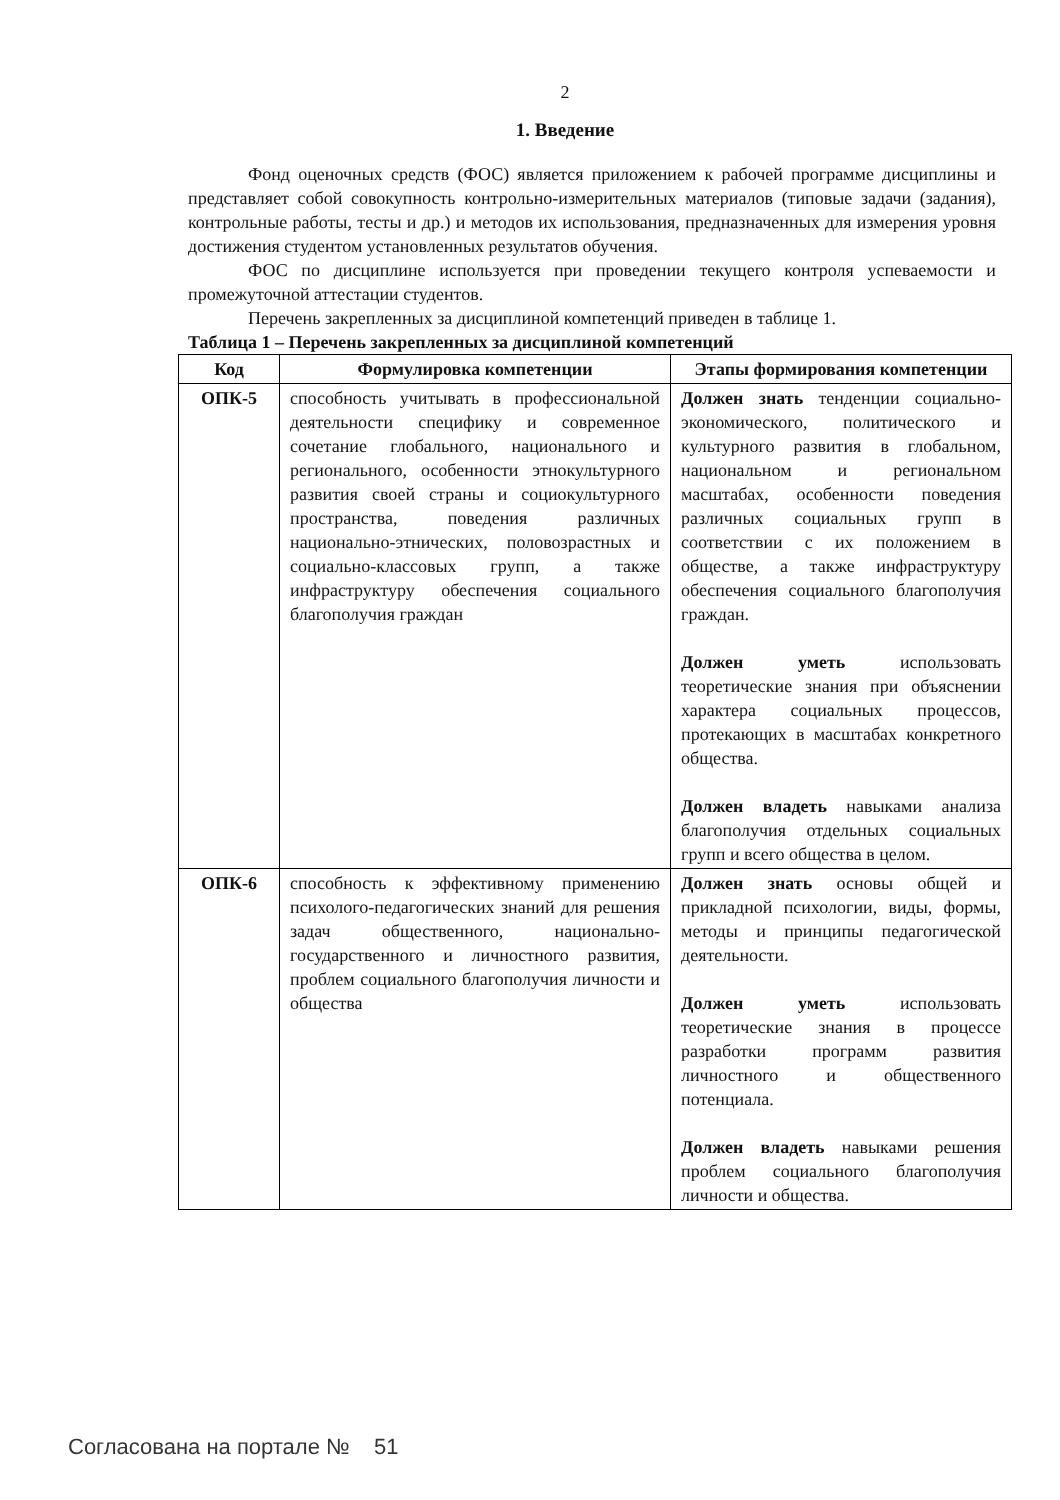2
1. Введение
Фонд оценочных средств (ФОС) является приложением к рабочей программе дисциплины и представляет собой совокупность контрольно-измерительных материалов (типовые задачи (задания), контрольные работы, тесты и др.) и методов их использования, предназначенных для измерения уровня достижения студентом установленных результатов обучения.
ФОС по дисциплине используется при проведении текущего контроля успеваемости и промежуточной аттестации студентов.
Перечень закрепленных за дисциплиной компетенций приведен в таблице 1.
Таблица 1 – Перечень закрепленных за дисциплиной компетенций
| Код | Формулировка компетенции | Этапы формирования компетенции |
| --- | --- | --- |
| ОПК-5 | способность учитывать в профессиональной деятельности специфику и современное сочетание глобального, национального и регионального, особенности этнокультурного развития своей страны и социокультурного пространства, поведения различных национально-этнических, половозрастных и социально-классовых групп, а также инфраструктуру обеспечения социального благополучия граждан | Должен знать тенденции социально-экономического, политического и культурного развития в глобальном, национальном и региональном масштабах, особенности поведения различных социальных групп в соответствии с их положением в обществе, а также инфраструктуру обеспечения социального благополучия граждан. Должен уметь использовать теоретические знания при объяснении характера социальных процессов, протекающих в масштабах конкретного общества. Должен владеть навыками анализа благополучия отдельных социальных групп и всего общества в целом. |
| ОПК-6 | способность к эффективному применению психолого-педагогических знаний для решения задач общественного, национально-государственного и личностного развития, проблем социального благополучия личности и общества | Должен знать основы общей и прикладной психологии, виды, формы, методы и принципы педагогической деятельности. Должен уметь использовать теоретические знания в процессе разработки программ развития личностного и общественного потенциала. Должен владеть навыками решения проблем социального благополучия личности и общества. |
Согласована на портале № 51